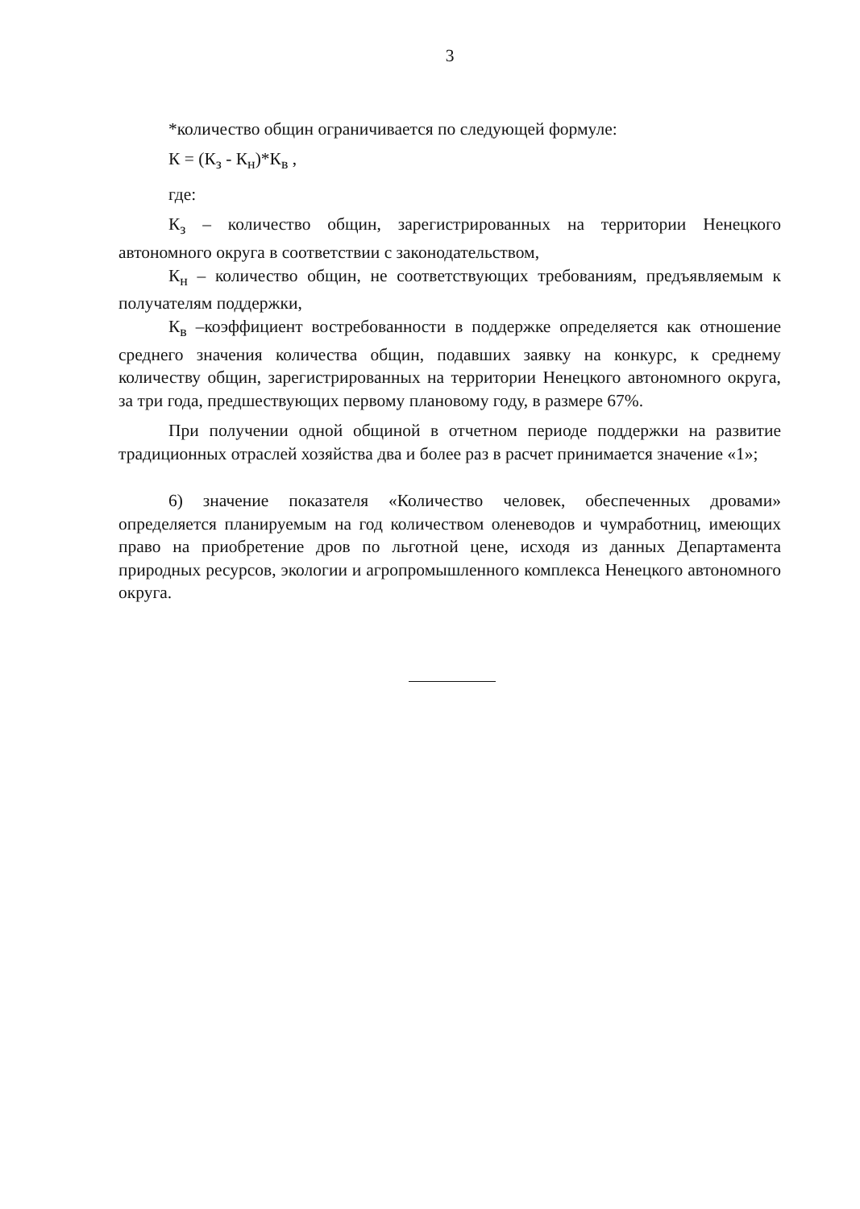3
*количество общин ограничивается по следующей формуле:
К = (К<sub>з</sub> - К<sub>н</sub>)*К<sub>в</sub> ,
где:
К<sub>з</sub> – количество общин, зарегистрированных на территории Ненецкого автономного округа в соответствии с законодательством,
К<sub>н</sub> – количество общин, не соответствующих требованиям, предъявляемым к получателям поддержки,
К<sub>в</sub> –коэффициент востребованности в поддержке определяется как отношение среднего значения количества общин, подавших заявку на конкурс, к среднему количеству общин, зарегистрированных на территории Ненецкого автономного округа, за три года, предшествующих первому плановому году, в размере 67%.
При получении одной общиной в отчетном периоде поддержки на развитие традиционных отраслей хозяйства два и более раз в расчет принимается значение «1»;
6) значение показателя «Количество человек, обеспеченных дровами» определяется планируемым на год количеством оленеводов и чумработниц, имеющих право на приобретение дров по льготной цене, исходя из данных Департамента природных ресурсов, экологии и агропромышленного комплекса Ненецкого автономного округа.